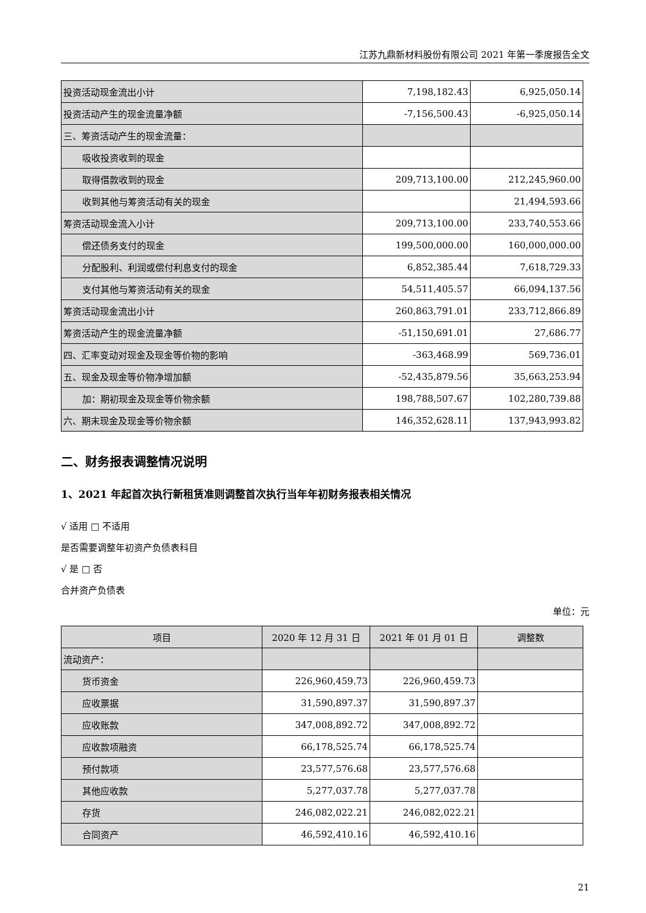江苏九鼎新材料股份有限公司 2021 年第一季度报告全文
| 投资活动现金流出小计 | 7,198,182.43 | 6,925,050.14 |
| 投资活动产生的现金流量净额 | -7,156,500.43 | -6,925,050.14 |
| 三、筹资活动产生的现金流量： | | |
| 吸收投资收到的现金 | | |
| 取得借款收到的现金 | 209,713,100.00 | 212,245,960.00 |
| 收到其他与筹资活动有关的现金 | | 21,494,593.66 |
| 筹资活动现金流入小计 | 209,713,100.00 | 233,740,553.66 |
| 偿还债务支付的现金 | 199,500,000.00 | 160,000,000.00 |
| 分配股利、利润或偿付利息支付的现金 | 6,852,385.44 | 7,618,729.33 |
| 支付其他与筹资活动有关的现金 | 54,511,405.57 | 66,094,137.56 |
| 筹资活动现金流出小计 | 260,863,791.01 | 233,712,866.89 |
| 筹资活动产生的现金流量净额 | -51,150,691.01 | 27,686.77 |
| 四、汇率变动对现金及现金等价物的影响 | -363,468.99 | 569,736.01 |
| 五、现金及现金等价物净增加额 | -52,435,879.56 | 35,663,253.94 |
| 加：期初现金及现金等价物余额 | 198,788,507.67 | 102,280,739.88 |
| 六、期末现金及现金等价物余额 | 146,352,628.11 | 137,943,993.82 |
二、财务报表调整情况说明
1、2021 年起首次执行新租赁准则调整首次执行当年年初财务报表相关情况
√ 适用 □ 不适用
是否需要调整年初资产负债表科目
√ 是 □ 否
合并资产负债表
单位：元
| 项目 | 2020 年 12 月 31 日 | 2021 年 01 月 01 日 | 调整数 |
| --- | --- | --- | --- |
| 流动资产： | | | |
| 货币资金 | 226,960,459.73 | 226,960,459.73 | |
| 应收票据 | 31,590,897.37 | 31,590,897.37 | |
| 应收账款 | 347,008,892.72 | 347,008,892.72 | |
| 应收款项融资 | 66,178,525.74 | 66,178,525.74 | |
| 预付款项 | 23,577,576.68 | 23,577,576.68 | |
| 其他应收款 | 5,277,037.78 | 5,277,037.78 | |
| 存货 | 246,082,022.21 | 246,082,022.21 | |
| 合同资产 | 46,592,410.16 | 46,592,410.16 | |
21